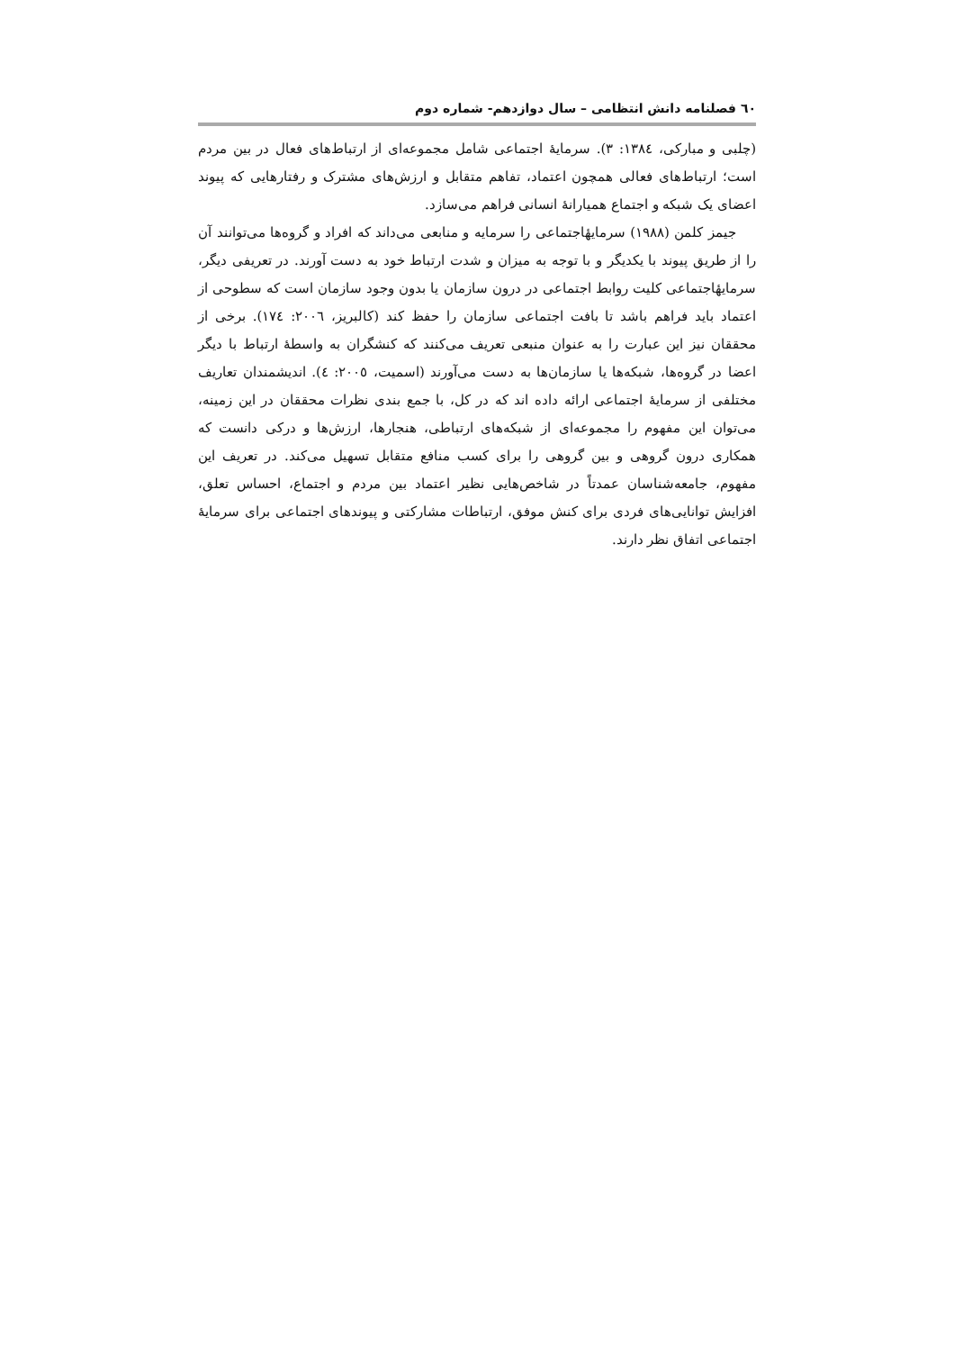٦٠ فصلنامه دانش انتظامی – سال دوازدهم- شماره دوم
(چلبی و مبارکی، ١٣٨٤: ٣). سرمایهٔ اجتماعی شامل مجموعه‌ای از ارتباط‌های فعال در بین مردم است؛ ارتباط‌های فعالی همچون اعتماد، تفاهم متقابل و ارزش‌های مشترک و رفتارهایی که پیوند اعضای یک شبکه و اجتماع همیارانهٔ انسانی فراهم می‌سازد.
جیمز کلمن (١٩٨٨) سرمایهٔاجتماعی را سرمایه و منابعی می‌داند که افراد و گروه‌ها می‌توانند آن را از طریق پیوند با یکدیگر و با توجه به میزان و شدت ارتباط خود به دست آورند. در تعریفی دیگر، سرمایهٔاجتماعی کلیت روابط اجتماعی در درون سازمان یا بدون وجود سازمان است که سطوحی از اعتماد باید فراهم باشد تا بافت اجتماعی سازمان را حفظ کند (کالبریز، ٢٠٠٦: ١٧٤). برخی از محققان نیز این عبارت را به عنوان منبعی تعریف می‌کنند که کنشگران به واسطهٔ ارتباط با دیگر اعضا در گروه‌ها، شبکه‌ها یا سازمان‌ها به دست می‌آورند (اسمیت، ٢٠٠٥: ٤). اندیشمندان تعاریف مختلفی از سرمایهٔ اجتماعی ارائه داده اند که در کل، با جمع بندی نظرات محققان در این زمینه، می‌توان این مفهوم را مجموعه‌ای از شبکه‌های ارتباطی، هنجارها، ارزش‌ها و درکی دانست که همکاری درون گروهی و بین گروهی را برای کسب منافع متقابل تسهیل می‌کند. در تعریف این مفهوم، جامعه‌شناسان عمدتاً در شاخص‌هایی نظیر اعتماد بین مردم و اجتماع، احساس تعلق، افزایش توانایی‌های فردی برای کنش موفق، ارتباطات مشارکتی و پیوندهای اجتماعی برای سرمایهٔ اجتماعی اتفاق نظر دارند.